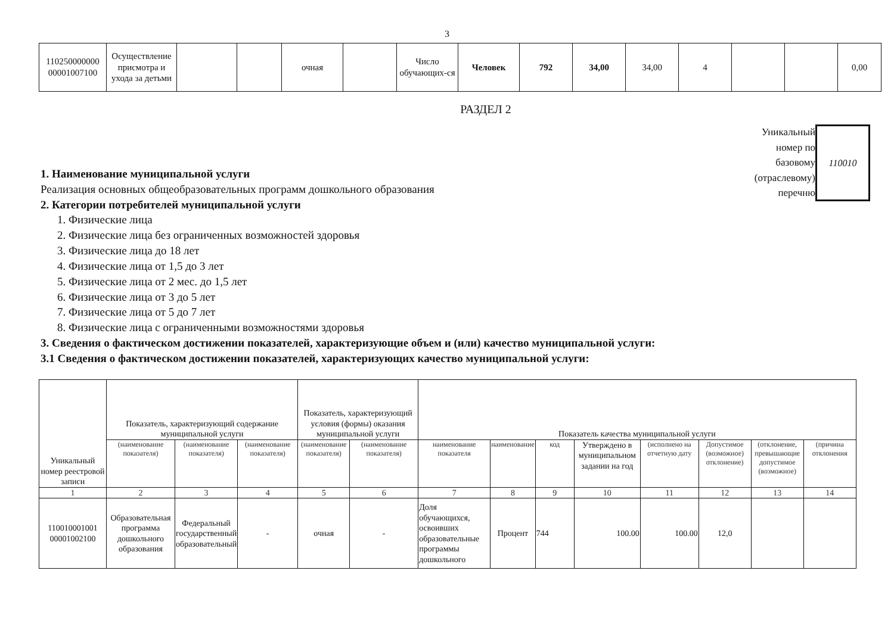3
| 110250000000 00001007100 | Осуществление присмотра и ухода за детьми | | | очная | | Число обучающих-ся | Человек | 792 | 34,00 | 34,00 | 4 | | | 0,00 |
РАЗДЕЛ 2
1. Наименование муниципальной услуги
Реализация основных общеобразовательных программ дошкольного образования
2. Категории потребителей муниципальной услуги
1. Физические лица
2. Физические лица без ограниченных возможностей здоровья
3. Физические лица до 18 лет
4. Физические лица от 1,5 до 3 лет
5. Физические лица от 2 мес. до 1,5 лет
6. Физические лица от 3 до 5 лет
7. Физические лица от 5 до 7 лет
8. Физические лица с ограниченными возможностями здоровья
Уникальный
номер по
базовому
(отраслевому)
перечню
110010
3. Сведения о фактическом достижении показателей, характеризующие объем и (или) качество муниципальной услуги:
3.1 Сведения о фактическом достижении показателей, характеризующих качество муниципальной услуги:
| Уникальный номер реестровой записи | Показатель, характеризующий содержание муниципальной услуги | | | Показатель, характеризующий условия (формы) оказания муниципальной услуги | | Показатель качества муниципальной услуги | | | | | | | |
| --- | --- | --- | --- | --- | --- | --- | --- | --- | --- | --- | --- | --- | --- |
| | (наименование показателя) | (наименование показателя) | (наименование показателя) | (наименование показателя) | (наименование показателя) | наименование показателя | наименование | код | Утверждено в муниципальном задании на год | (исполнено на отчетную дату | Допустимое (возможное) отклонение) | (отклонение, превышающие допустимое (возможное) | (причина отклонения |
| 1 | 2 | 3 | 4 | 5 | 6 | 7 | 8 | 9 | 10 | 11 | 12 | 13 | 14 |
| 110010001001 00001002100 | Образовательная программа дошкольного образования | Федеральный государственный образовательный | - | очная | - | Доля обучающихся, освоивших образовательные программы дошкольного | Процент | 744 | 100.00 | 100.00 | 12,0 | | |